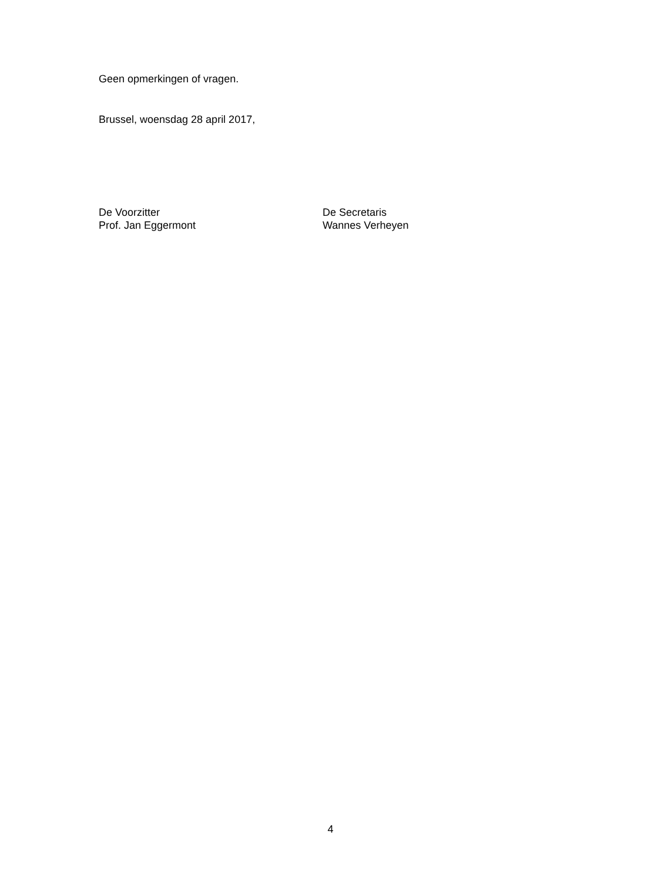Geen opmerkingen of vragen.
Brussel, woensdag 28 april 2017,
De Voorzitter
Prof. Jan Eggermont
De Secretaris
Wannes Verheyen
4